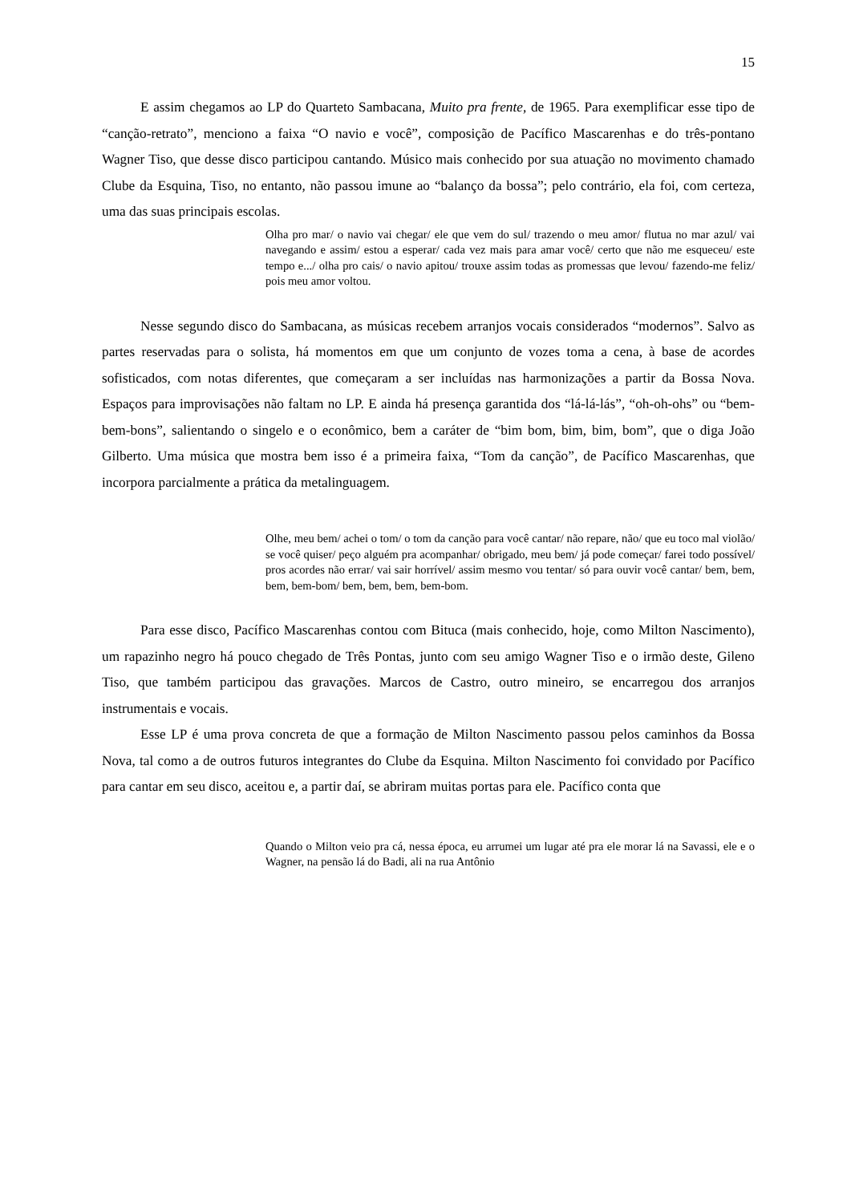15
E assim chegamos ao LP do Quarteto Sambacana, Muito pra frente, de 1965. Para exemplificar esse tipo de “canção-retrato”, menciono a faixa “O navio e você”, composição de Pacífico Mascarenhas e do três-pontano Wagner Tiso, que desse disco participou cantando. Músico mais conhecido por sua atuação no movimento chamado Clube da Esquina, Tiso, no entanto, não passou imune ao “balanço da bossa”; pelo contrário, ela foi, com certeza, uma das suas principais escolas.
Olha pro mar/ o navio vai chegar/ ele que vem do sul/ trazendo o meu amor/ flutua no mar azul/ vai navegando e assim/ estou a esperar/ cada vez mais para amar você/ certo que não me esqueceu/ este tempo e.../ olha pro cais/ o navio apitou/ trouxe assim todas as promessas que levou/ fazendo-me feliz/ pois meu amor voltou.
Nesse segundo disco do Sambacana, as músicas recebem arranjos vocais considerados “modernos”. Salvo as partes reservadas para o solista, há momentos em que um conjunto de vozes toma a cena, à base de acordes sofisticados, com notas diferentes, que começaram a ser incluídas nas harmonizações a partir da Bossa Nova. Espaços para improvisações não faltam no LP. E ainda há presença garantida dos “lá-lá-lás”, “oh-oh-ohs” ou “bem-bem-bons”, salientando o singelo e o econômico, bem a caráter de “bim bom, bim, bim, bom”, que o diga João Gilberto. Uma música que mostra bem isso é a primeira faixa, “Tom da canção”, de Pacífico Mascarenhas, que incorpora parcialmente a prática da metalinguagem.
Olhe, meu bem/ achei o tom/ o tom da canção para você cantar/ não repare, não/ que eu toco mal violão/ se você quiser/ peço alguém pra acompanhar/ obrigado, meu bem/ já pode começar/ farei todo possível/ pros acordes não errar/ vai sair horrível/ assim mesmo vou tentar/ só para ouvir você cantar/ bem, bem, bem, bem-bom/ bem, bem, bem, bem-bom.
Para esse disco, Pacífico Mascarenhas contou com Bituca (mais conhecido, hoje, como Milton Nascimento), um rapazinho negro há pouco chegado de Três Pontas, junto com seu amigo Wagner Tiso e o irmão deste, Gileno Tiso, que também participou das gravações. Marcos de Castro, outro mineiro, se encarregou dos arranjos instrumentais e vocais.
Esse LP é uma prova concreta de que a formação de Milton Nascimento passou pelos caminhos da Bossa Nova, tal como a de outros futuros integrantes do Clube da Esquina. Milton Nascimento foi convidado por Pacífico para cantar em seu disco, aceitou e, a partir daí, se abriram muitas portas para ele. Pacífico conta que
Quando o Milton veio pra cá, nessa época, eu arrumei um lugar até pra ele morar lá na Savassi, ele e o Wagner, na pensão lá do Badi, ali na rua Antônio